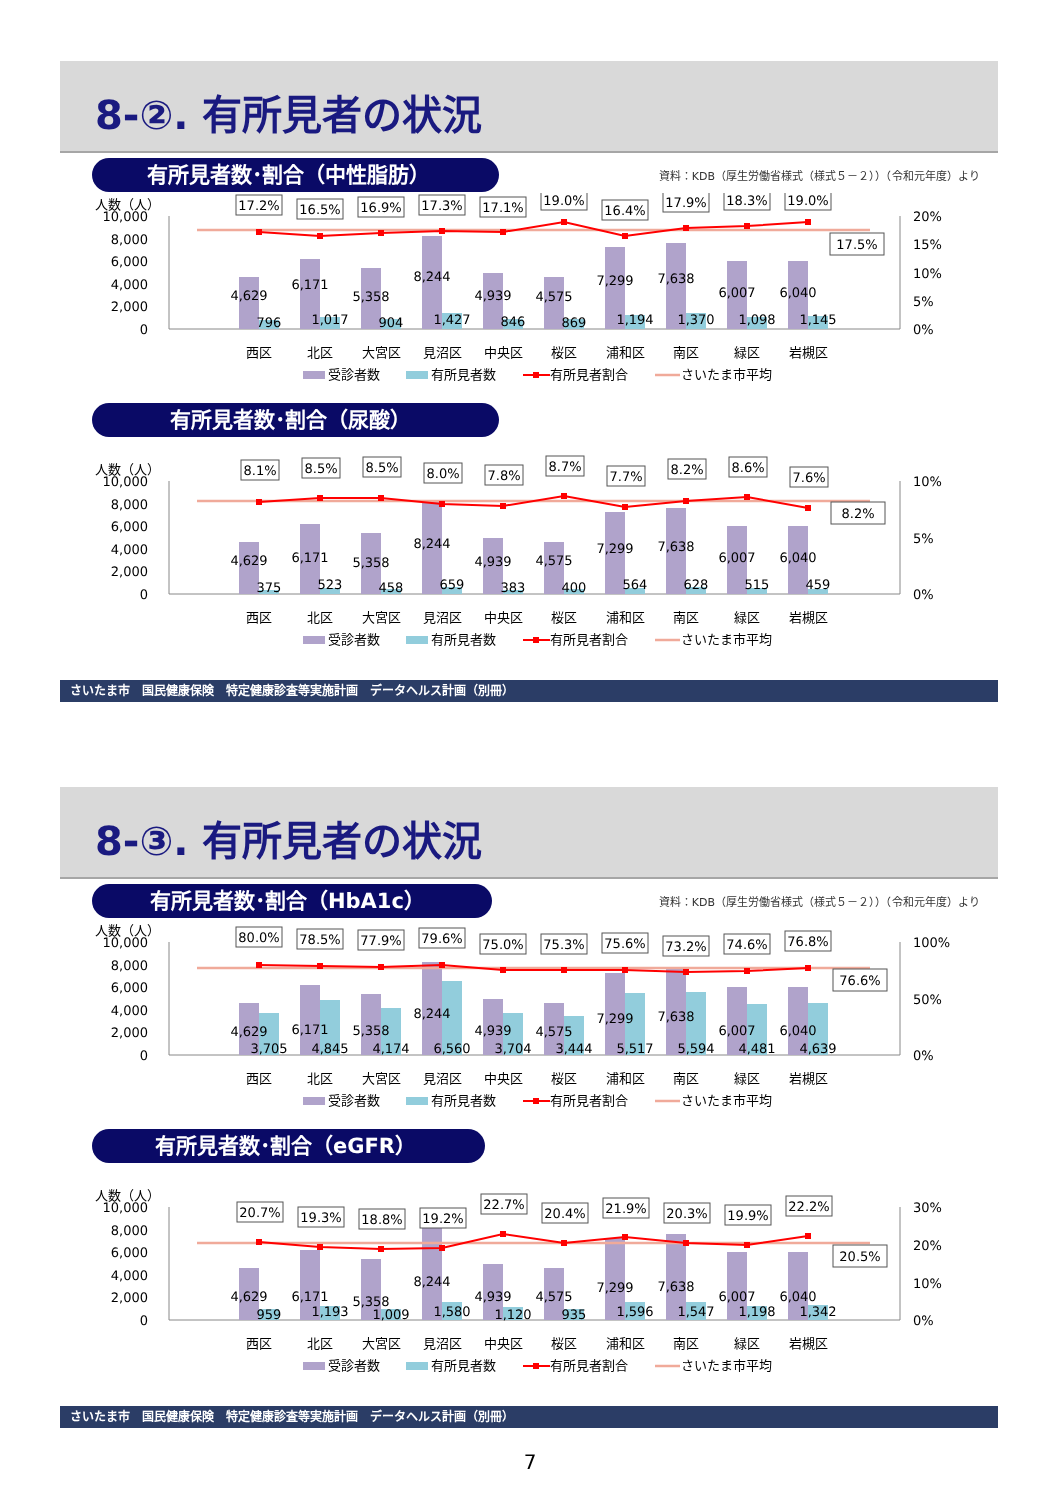8-②. 有所見者の状況
有所見者数･割合（中性脂肪）
資料：KDB（厚生労働省様式（様式５－２））（令和元年度）より
人数（人）
10,000
8,000
6,000
4,000
2,000
0
20%
15%
10%
5%
0%
17.2%
16.5%
16.9%
17.3%
17.1%
19.0%
16.4%
17.9%
18.3%
19.0%
17.5%
4,629
6,171
5,358
8,244
4,939
4,575
7,299
7,638
6,007
6,040
796
1,017
904
1,427
846
869
1,194
1,370
1,098
1,145
西区
北区
大宮区
見沼区
中央区
桜区
浦和区
南区
緑区
岩槻区
受診者数
有所見者数
有所見者割合
さいたま市平均
有所見者数･割合（尿酸）
人数（人）
10,000
8,000
6,000
4,000
2,000
0
10%
5%
0%
8.1%
8.5%
8.5%
8.0%
7.8%
8.7%
7.7%
8.2%
8.6%
7.6%
8.2%
4,629
6,171
5,358
8,244
4,939
4,575
7,299
7,638
6,007
6,040
375
523
458
659
383
400
564
628
515
459
西区
北区
大宮区
見沼区
中央区
桜区
浦和区
南区
緑区
岩槻区
受診者数
有所見者数
有所見者割合
さいたま市平均
さいたま市　国民健康保険　特定健康診査等実施計画　データヘルス計画（別冊）
8-③. 有所見者の状況
有所見者数･割合（HbA1c）
資料：KDB（厚生労働省様式（様式５－２））（令和元年度）より
人数（人）
10,000
8,000
6,000
4,000
2,000
0
100%
50%
0%
80.0%
78.5%
77.9%
79.6%
75.0%
75.3%
75.6%
73.2%
74.6%
76.8%
76.6%
4,629
6,171
5,358
8,244
4,939
4,575
7,299
7,638
6,007
6,040
3,705
4,845
4,174
6,560
3,704
3,444
5,517
5,594
4,481
4,639
西区
北区
大宮区
見沼区
中央区
桜区
浦和区
南区
緑区
岩槻区
受診者数
有所見者数
有所見者割合
さいたま市平均
有所見者数･割合（eGFR）
人数（人）
10,000
8,000
6,000
4,000
2,000
0
30%
20%
10%
0%
20.7%
19.3%
18.8%
19.2%
22.7%
20.4%
21.9%
20.3%
19.9%
22.2%
20.5%
4,629
6,171
5,358
8,244
4,939
4,575
7,299
7,638
6,007
6,040
959
1,193
1,009
1,580
1,120
935
1,596
1,547
1,198
1,342
西区
北区
大宮区
見沼区
中央区
桜区
浦和区
南区
緑区
岩槻区
受診者数
有所見者数
有所見者割合
さいたま市平均
さいたま市　国民健康保険　特定健康診査等実施計画　データヘルス計画（別冊）
7